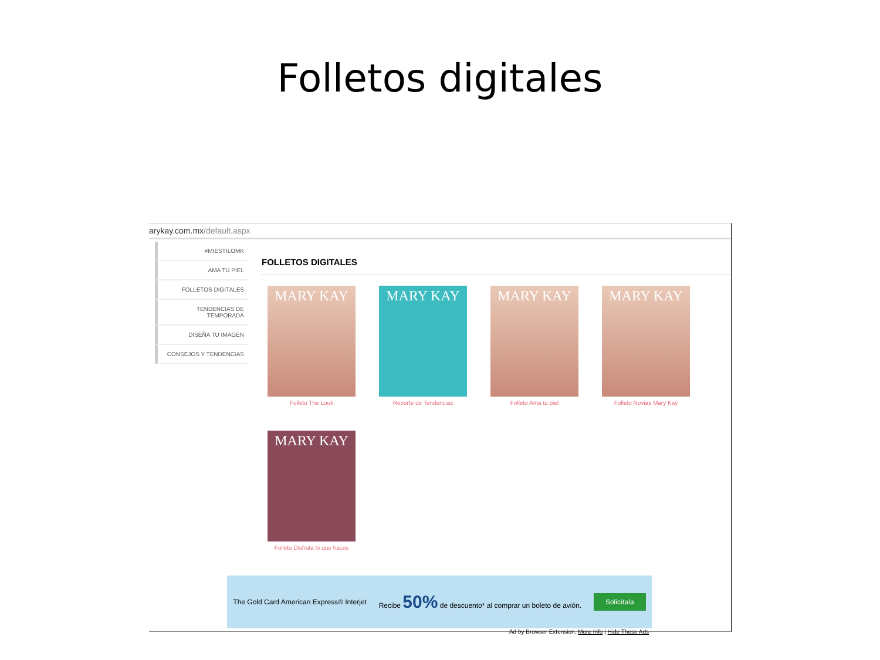Folletos digitales
arykay.com.mx/default.aspx
#MIESTILOMK
AMA TU PIEL
FOLLETOS DIGITALES
TENDENCIAS DE TEMPORADA
DISEÑA TU IMAGEN
CONSEJOS Y TENDENCIAS
FOLLETOS DIGITALES
MARY KAY
Folleto The Look
MARY KAY
Reporte de Tendencias
MARY KAY
Folleto Ama tu piel
MARY KAY
Folleto Novias Mary Kay
MARY KAY
Folleto Disfruta lo que haces
The Gold Card American Express® Interjet Recibe 50% de descuento* al comprar un boleto de avión. Solicítala
Ad by Browser Extension. More Info | Hide These Ads